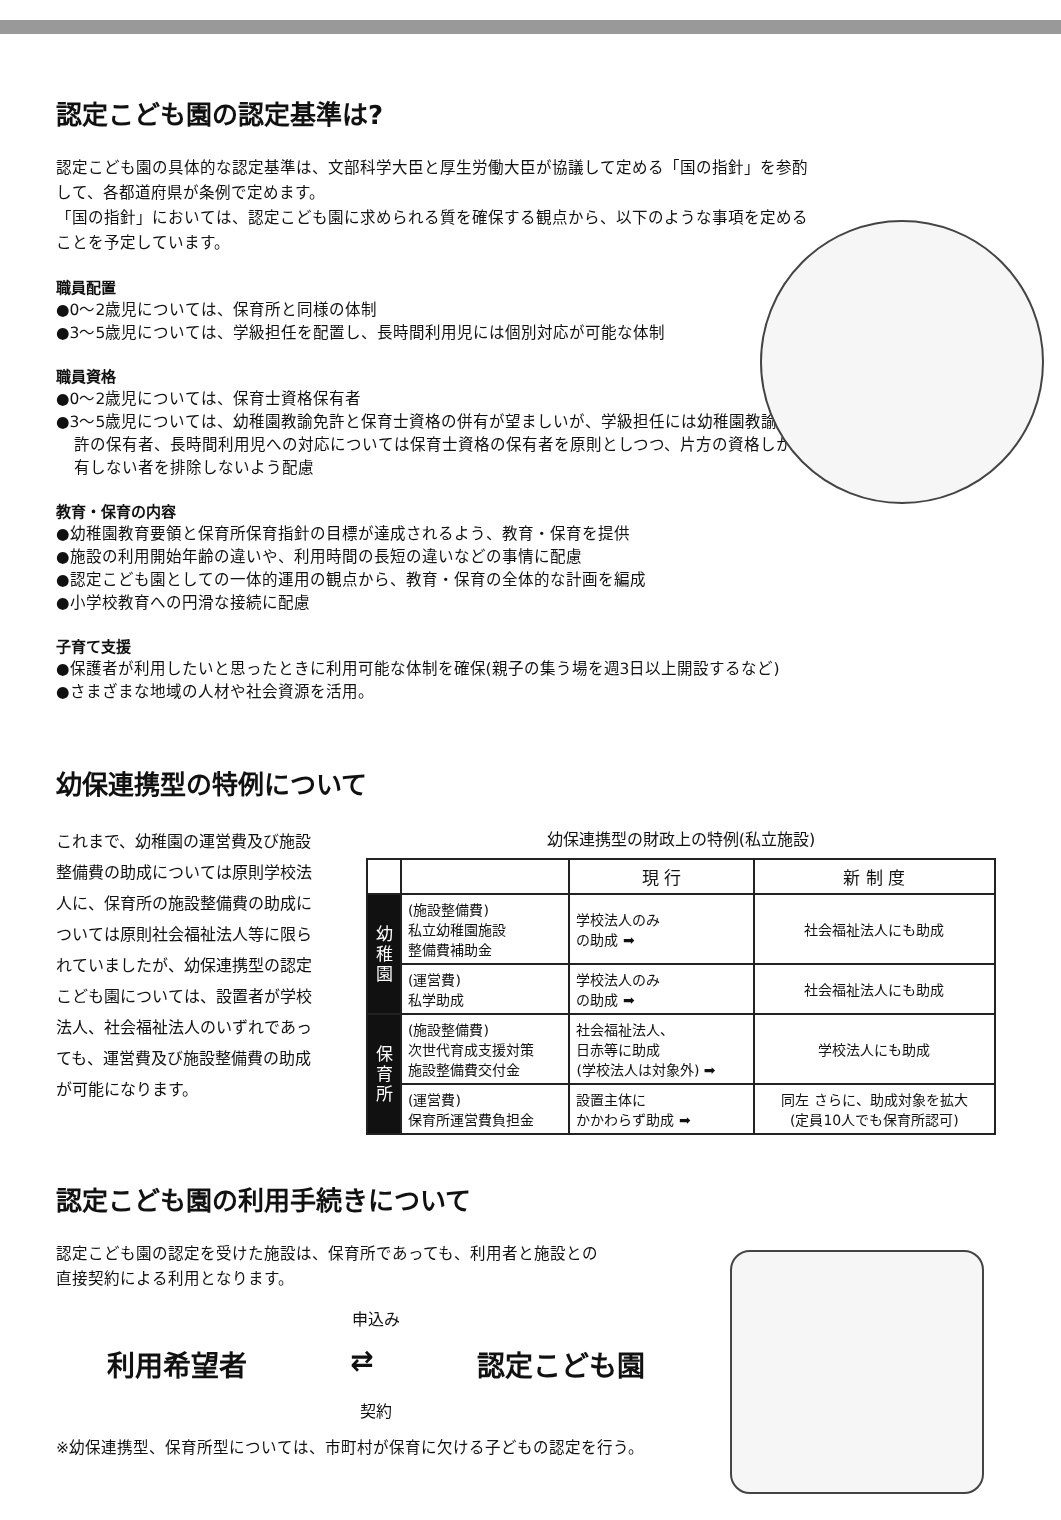認定こども園の認定基準は?
認定こども園の具体的な認定基準は、文部科学大臣と厚生労働大臣が協議して定める「国の指針」を参酌して、各都道府県が条例で定めます。
「国の指針」においては、認定こども園に求められる質を確保する観点から、以下のような事項を定めることを予定しています。
職員配置
●0〜2歳児については、保育所と同様の体制
●3〜5歳児については、学級担任を配置し、長時間利用児には個別対応が可能な体制
職員資格
●0〜2歳児については、保育士資格保有者
●3〜5歳児については、幼稚園教諭免許と保育士資格の併有が望ましいが、学級担任には幼稚園教諭免許の保有者、長時間利用児への対応については保育士資格の保有者を原則としつつ、片方の資格しか有しない者を排除しないよう配慮
教育・保育の内容
●幼稚園教育要領と保育所保育指針の目標が達成されるよう、教育・保育を提供
●施設の利用開始年齢の違いや、利用時間の長短の違いなどの事情に配慮
●認定こども園としての一体的運用の観点から、教育・保育の全体的な計画を編成
●小学校教育への円滑な接続に配慮
子育て支援
●保護者が利用したいと思ったときに利用可能な体制を確保(親子の集う場を週3日以上開設するなど)
●さまざまな地域の人材や社会資源を活用。
幼保連携型の特例について
これまで、幼稚園の運営費及び施設整備費の助成については原則学校法人に、保育所の施設整備費の助成については原則社会福祉法人等に限られていましたが、幼保連携型の認定こども園については、設置者が学校法人、社会福祉法人のいずれであっても、運営費及び施設整備費の助成が可能になります。
幼保連携型の財政上の特例(私立施設)
| | | 現 行 | 新 制 度 |
| --- | --- | --- | --- |
| 幼稚園 | (施設整備費) 私立幼稚園施設 整備費補助金 | 学校法人のみ の助成 ➡ | 社会福祉法人にも助成 |
| | (運営費) 私学助成 | 学校法人のみ の助成 ➡ | 社会福祉法人にも助成 |
| 保育所 | (施設整備費) 次世代育成支援対策 施設整備費交付金 | 社会福祉法人、 日赤等に助成 (学校法人は対象外) ➡ | 学校法人にも助成 |
| | (運営費) 保育所運営費負担金 | 設置主体に かかわらず助成 ➡ | 同左 さらに、助成対象を拡大 (定員10人でも保育所認可) |
認定こども園の利用手続きについて
認定こども園の認定を受けた施設は、保育所であっても、利用者と施設との
直接契約による利用となります。
申込み
利用希望者 ⇄ 認定こども園
契約
※幼保連携型、保育所型については、市町村が保育に欠ける子どもの認定を行う。